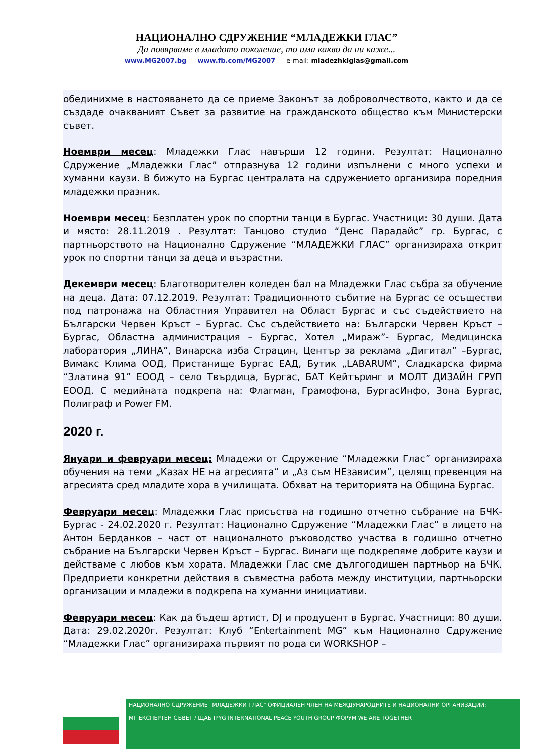НАЦИОНАЛНО СДРУЖЕНИЕ “МЛАДЕЖКИ ГЛАС”
Да повярваме в младото поколение, то има какво да ни каже...
www.MG2007.bg www.fb.com/MG2007 e-mail: mladezhkiglas@gmail.com
обединихме в настояването да се приеме Законът за доброволчеството, както и да се създаде очакваният Съвет за развитие на гражданското общество към Министерски съвет.
Ноември месец: Младежки Глас навърши 12 години. Резултат: Национално Сдружение „Младежки Глас” отпразнува 12 години изпълнени с много успехи и хуманни каузи. В бижуто на Бургас централата на сдружението организира поредния младежки празник.
Ноември месец: Безплатен урок по спортни танци в Бургас. Участници: 30 души. Дата и място: 28.11.2019 . Резултат: Танцово студио “Денс Парадайс” гр. Бургас, с партньорството на Национално Сдружение “МЛАДЕЖКИ ГЛАС” организираха открит урок по спортни танци за деца и възрастни.
Декември месец: Благотворителен коледен бал на Младежки Глас събра за обучение на деца. Дата: 07.12.2019. Резултат: Традиционното събитие на Бургас се осъществи под патронажа на Областния Управител на Област Бургас и със съдействието на Български Червен Кръст – Бургас. Със съдействието на: Български Червен Кръст – Бургас, Областна администрация – Бургас, Хотел „Мираж”- Бургас, Медицинска лаборатория „ЛИНА”, Винарска изба Страцин, Център за реклама „Дигитал” –Бургас, Вимакс Клима ООД, Пристанище Бургас ЕАД, Бутик „LABARUM”, Сладкарска фирма “Златина 91” ЕООД – село Твърдица, Бургас, БАТ Кейтъринг и МОЛТ ДИЗАЙН ГРУП ЕООД. С медийната подкрепа на: Флагман, Грамофона, БургасИнфо, Зона Бургас, Полиграф и Power FM.
2020 г.
Януари и февруари месец: Младежи от Сдружение “Младежки Глас” организираха обучения на теми „Казах НЕ на агресията“ и „Аз съм НЕзависим”, целящ превенция на агресията сред младите хора в училищата. Обхват на територията на Община Бургас.
Февруари месец: Младежки Глас присъства на годишно отчетно събрание на БЧК-Бургас - 24.02.2020 г. Резултат: Национално Сдружение “Младежки Глас” в лицето на Антон Берданков – част от националното ръководство участва в годишно отчетно събрание на Български Червен Кръст – Бургас. Винаги ще подкрепяме добрите каузи и действаме с любов към хората. Младежки Глас сме дългогодишен партньор на БЧК. Предприети конкретни действия в съвместна работа между институции, партньорски организации и младежи в подкрепа на хуманни инициативи.
Февруари месец: Как да бъдеш артист, DJ и продуцент в Бургас. Участници: 80 души. Дата: 29.02.2020г. Резултат: Клуб “Entertainment MG” към Национално Сдружение “Младежки Глас” организираха първият по рода си WORKSHOP –
НАЦИОНАЛНО СДРУЖЕНИЕ "МЛАДЕЖКИ ГЛАС" ОФИЦИАЛЕН ЧЛЕН НА МЕЖДУНАРОДНИТЕ И НАЦИОНАЛНИ ОРГАНИЗАЦИИ:
МГ ЕКСПЕРТЕН СЪВЕТ / ЩАБ IPYG INTERNATIONAL PEACE YOUTH GROUP ФОРУМ WE ARE TOGETHER